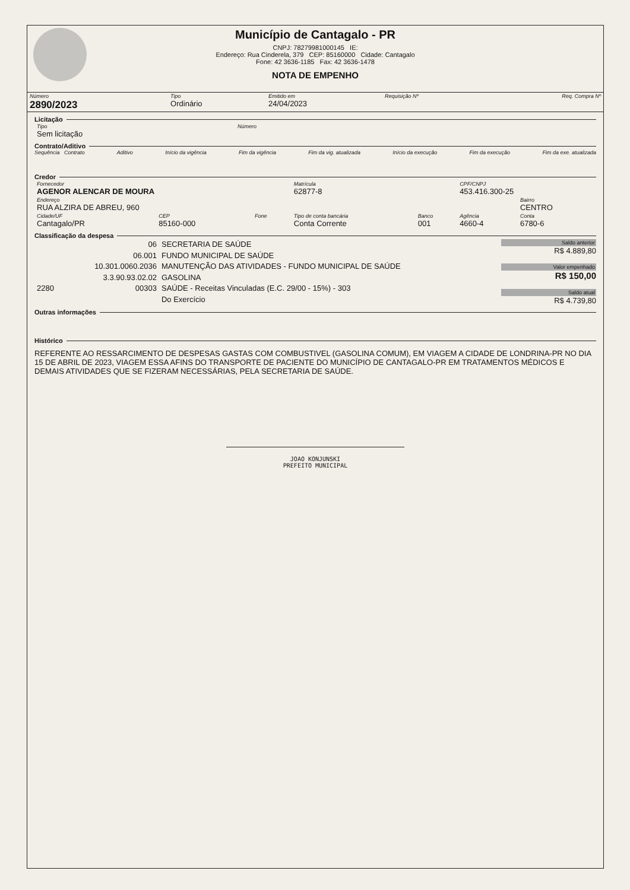Município de Cantagalo - PR
CNPJ: 78279981000145 IE:
Endereço: Rua Cinderela, 379 CEP: 85160000 Cidade: Cantagalo
Fone: 42 3636-1185 Fax: 42 3636-1478
NOTA DE EMPENHO
| Número 2890/2023 | Tipo Ordinário | Emitido em 24/04/2023 | Requisição Nº | Req. Compra Nº |
Licitação
| Tipo Sem licitação | Número |
Contrato/Aditivo
Sequência Contrato Aditivo Início da vigência Fim da vigência Fim da vig. atualizada Início da execução Fim da execução Fim da exe. atualizada
Credor
| Fornecedor AGENOR ALENCAR DE MOURA | | | Matrícula 62877-8 | | CPF/CNPJ 453.416.300-25 | |
| Endereço RUA ALZIRA DE ABREU, 960 | | | | | | Bairro CENTRO |
| Cidade/UF Cantagalo/PR | CEP 85160-000 | Fone | Tipo de conta bancária Conta Corrente | Banco 001 | Agência 4660-4 | Conta 6780-6 |
Classificação da despesa
| | 06 | SECRETARIA DE SAÚDE |
| | 06.001 | FUNDO MUNICIPAL DE SAÚDE |
| | 10.301.0060.2036 | MANUTENÇÃO DAS ATIVIDADES - FUNDO MUNICIPAL DE SAÚDE |
| | 3.3.90.93.02.02 | GASOLINA |
| 2280 | 00303 | SAÚDE - Receitas Vinculadas (E.C. 29/00 - 15%) - 303 |
| | | Do Exercício |
Saldo anterior
R$ 4.889,80
Valor empenhado
R$ 150,00
Saldo atual
R$ 4.739,80
Outras informações
Histórico
REFERENTE AO RESSARCIMENTO DE DESPESAS GASTAS COM COMBUSTIVEL (GASOLINA COMUM), EM VIAGEM A CIDADE DE LONDRINA-PR NO DIA 15 DE ABRIL DE 2023, VIAGEM ESSA AFINS DO TRANSPORTE DE PACIENTE DO MUNICÍPIO DE CANTAGALO-PR EM TRATAMENTOS MÉDICOS E DEMAIS ATIVIDADES QUE SE FIZERAM NECESSÁRIAS, PELA SECRETARIA DE SAÚDE.
JOAO KONJUNSKI
PREFEITO MUNICIPAL